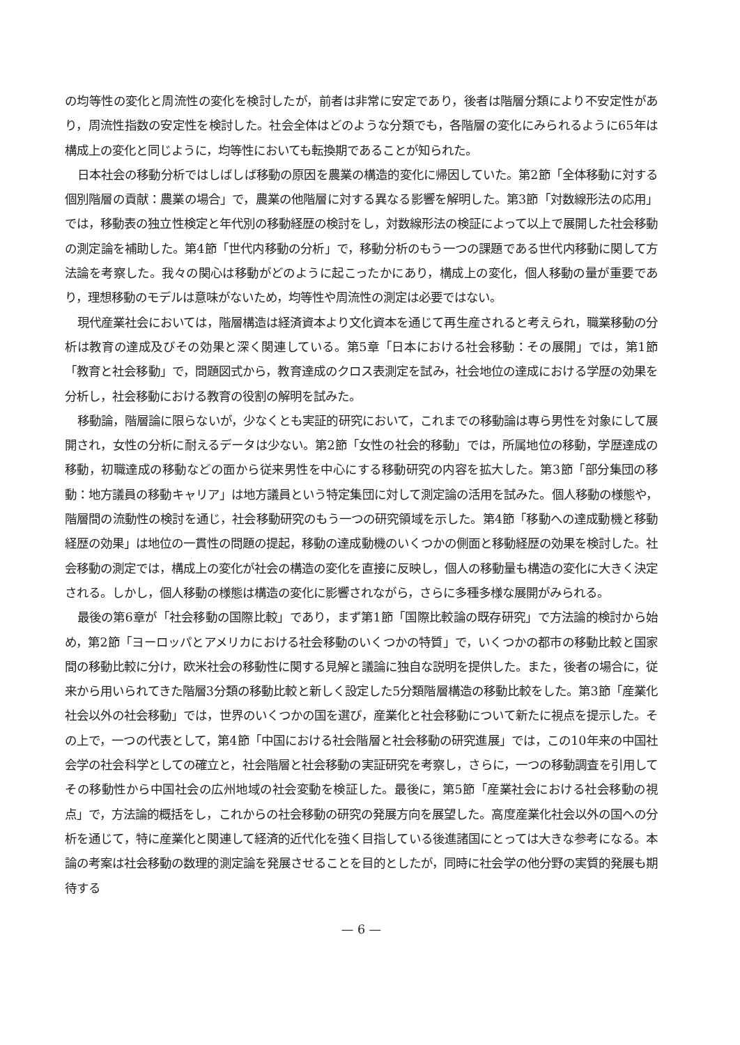の均等性の変化と周流性の変化を検討したが，前者は非常に安定であり，後者は階層分類により不安定性があり，周流性指数の安定性を検討した。社会全体はどのような分類でも，各階層の変化にみられるように65年は構成上の変化と同じように，均等性においても転換期であることが知られた。
日本社会の移動分析ではしばしば移動の原因を農業の構造的変化に帰因していた。第2節「全体移動に対する個別階層の貢献：農業の場合」で，農業の他階層に対する異なる影響を解明した。第3節「対数線形法の応用」では，移動表の独立性検定と年代別の移動経歴の検討をし，対数線形法の検証によって以上で展開した社会移動の測定論を補助した。第4節「世代内移動の分析」で，移動分析のもう一つの課題である世代内移動に関して方法論を考察した。我々の関心は移動がどのように起こったかにあり，構成上の変化，個人移動の量が重要であり，理想移動のモデルは意味がないため，均等性や周流性の測定は必要ではない。
現代産業社会においては，階層構造は経済資本より文化資本を通じて再生産されると考えられ，職業移動の分析は教育の達成及びその効果と深く関連している。第5章「日本における社会移動：その展開」では，第1節「教育と社会移動」で，問題図式から，教育達成のクロス表測定を試み，社会地位の達成における学歴の効果を分析し，社会移動における教育の役割の解明を試みた。
移動論，階層論に限らないが，少なくとも実証的研究において，これまでの移動論は専ら男性を対象にして展開され，女性の分析に耐えるデータは少ない。第2節「女性の社会的移動」では，所属地位の移動，学歴達成の移動，初職達成の移動などの面から従来男性を中心にする移動研究の内容を拡大した。第3節「部分集団の移動：地方議員の移動キャリア」は地方議員という特定集団に対して測定論の活用を試みた。個人移動の様態や，階層間の流動性の検討を通じ，社会移動研究のもう一つの研究領域を示した。第4節「移動への達成動機と移動経歴の効果」は地位の一貫性の問題の提起，移動の達成動機のいくつかの側面と移動経歴の効果を検討した。社会移動の測定では，構成上の変化が社会の構造の変化を直接に反映し，個人の移動量も構造の変化に大きく決定される。しかし，個人移動の様態は構造の変化に影響されながら，さらに多種多様な展開がみられる。
最後の第6章が「社会移動の国際比較」であり，まず第1節「国際比較論の既存研究」で方法論的検討から始め，第2節「ヨーロッパとアメリカにおける社会移動のいくつかの特質」で，いくつかの都市の移動比較と国家間の移動比較に分け，欧米社会の移動性に関する見解と議論に独自な説明を提供した。また，後者の場合に，従来から用いられてきた階層3分類の移動比較と新しく設定した5分類階層構造の移動比較をした。第3節「産業化社会以外の社会移動」では，世界のいくつかの国を選び，産業化と社会移動について新たに視点を提示した。その上で，一つの代表として，第4節「中国における社会階層と社会移動の研究進展」では，この10年来の中国社会学の社会科学としての確立と，社会階層と社会移動の実証研究を考察し，さらに，一つの移動調査を引用してその移動性から中国社会の広州地域の社会変動を検証した。最後に，第5節「産業社会における社会移動の視点」で，方法論的概括をし，これからの社会移動の研究の発展方向を展望した。高度産業化社会以外の国への分析を通じて，特に産業化と関連して経済的近代化を強く目指している後進諸国にとっては大きな参考になる。本論の考案は社会移動の数理的測定論を発展させることを目的としたが，同時に社会学の他分野の実質的発展も期待する
— 6 —